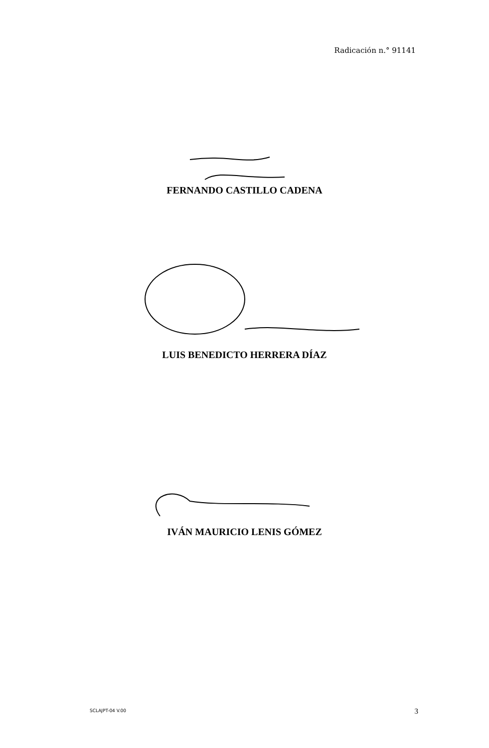Radicación n.° 91141
FERNANDO CASTILLO CADENA
LUIS BENEDICTO HERRERA DÍAZ
IVÁN MAURICIO LENIS GÓMEZ
SCLAJPT-04 V.00 3